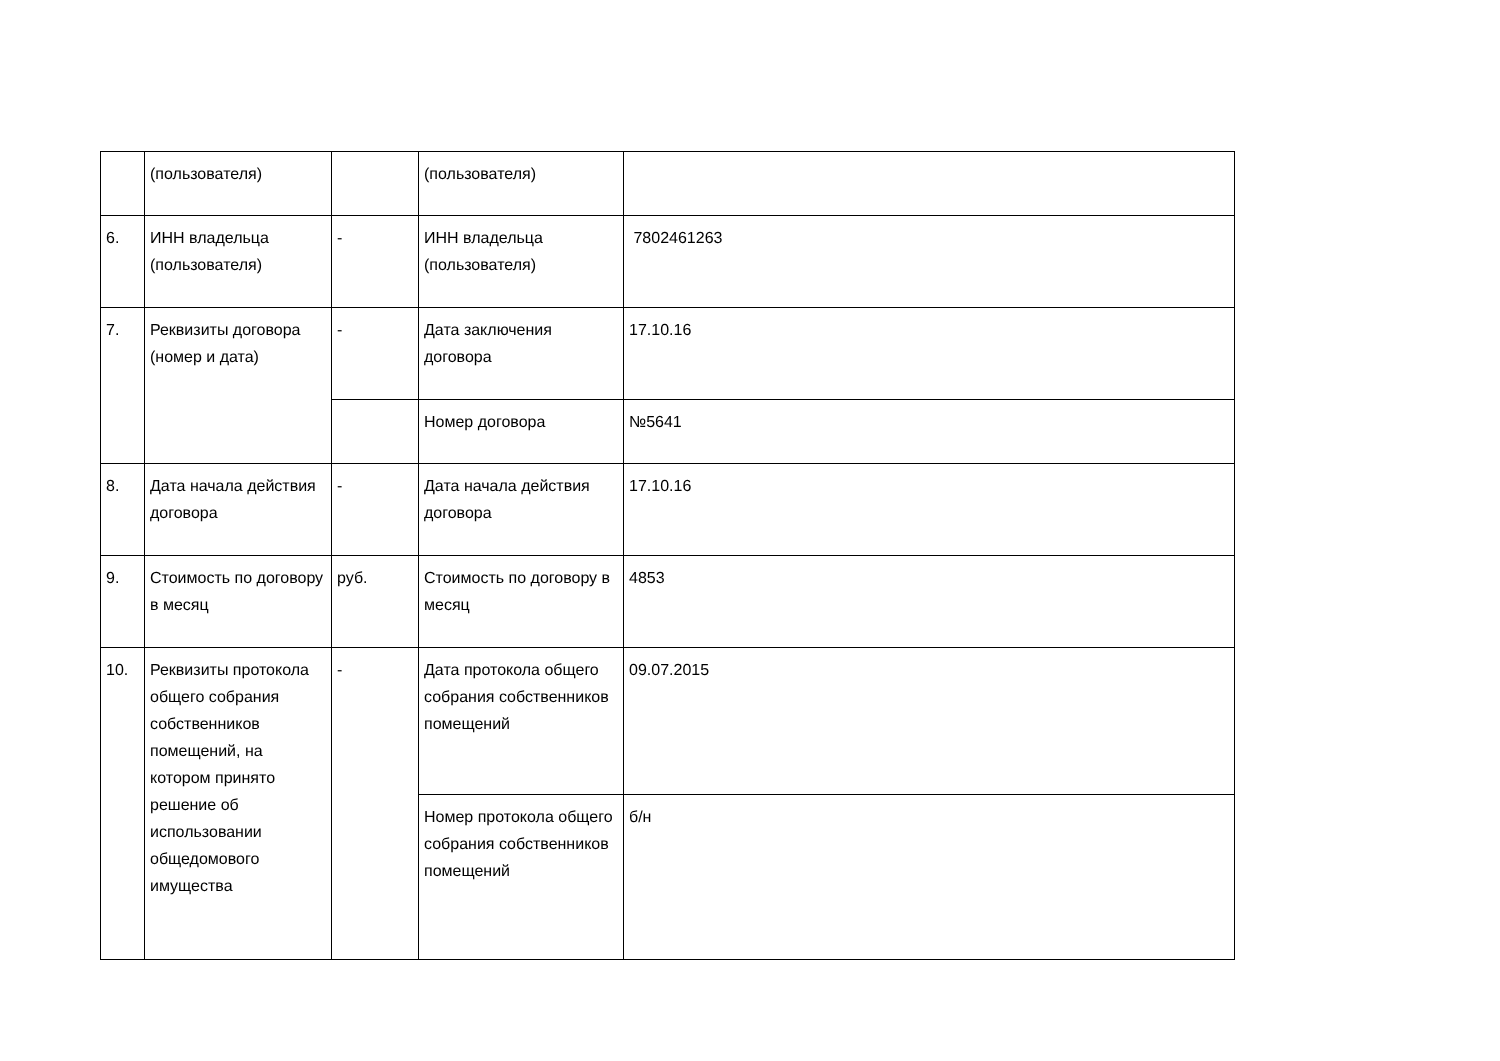| | (пользователя) | | (пользователя) | |
| 6. | ИНН владельца (пользователя) | - | ИНН владельца (пользователя) | 7802461263 |
| 7. | Реквизиты договора (номер и дата) | - | Дата заключения договора | 17.10.16 |
| | | | Номер договора | №5641 |
| 8. | Дата начала действия договора | - | Дата начала действия договора | 17.10.16 |
| 9. | Стоимость по договору в месяц | руб. | Стоимость по договору в месяц | 4853 |
| 10. | Реквизиты протокола общего собрания собственников помещений, на котором принято решение об использовании общедомового имущества | - | Дата протокола общего собрания собственников помещений | 09.07.2015 |
| | | | Номер протокола общего собрания собственников помещений | б/н |